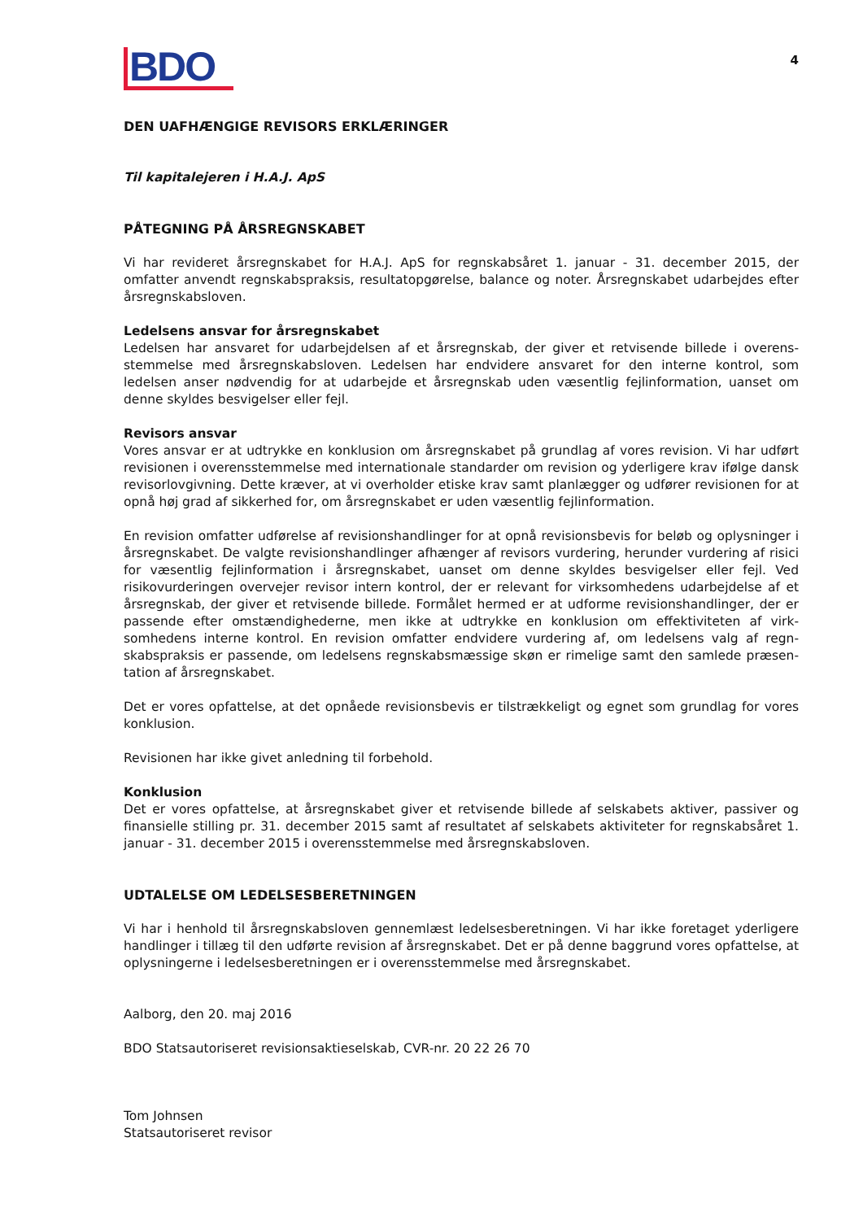BDO
4
DEN UAFHÆNGIGE REVISORS ERKLÆRINGER
Til kapitalejeren i H.A.J. ApS
PÅTEGNING PÅ ÅRSREGNSKABET
Vi har revideret årsregnskabet for H.A.J. ApS for regnskabsåret 1. januar - 31. december 2015, der omfatter anvendt regnskabspraksis, resultatopgørelse, balance og noter. Årsregnskabet udarbejdes efter årsregnskabsloven.
Ledelsens ansvar for årsregnskabet
Ledelsen har ansvaret for udarbejdelsen af et årsregnskab, der giver et retvisende billede i overens­stemmelse med årsregnskabsloven. Ledelsen har endvidere ansvaret for den interne kontrol, som ledelsen anser nødvendig for at udarbejde et årsregnskab uden væsentlig fejlinformation, uanset om denne skyldes besvigelser eller fejl.
Revisors ansvar
Vores ansvar er at udtrykke en konklusion om årsregnskabet på grundlag af vores revision. Vi har udført revisionen i overensstemmelse med internationale standarder om revision og yderligere krav ifølge dansk revisorlovgivning. Dette kræver, at vi overholder etiske krav samt planlægger og udfører revisionen for at opnå høj grad af sikkerhed for, om årsregnskabet er uden væsentlig fejlinformation.
En revision omfatter udførelse af revisionshandlinger for at opnå revisionsbevis for beløb og oplysninger i årsregnskabet. De valgte revisionshandlinger afhænger af revisors vurdering, herunder vurdering af risici for væsentlig fejlinformation i årsregnskabet, uanset om denne skyldes besvigelser eller fejl. Ved risikovurderingen overvejer revisor intern kontrol, der er relevant for virksomhedens udarbejdelse af et årsregnskab, der giver et retvisende billede. Formålet hermed er at udforme revisionshandlinger, der er passende efter omstændighederne, men ikke at udtrykke en konklusion om effektiviteten af virk­somhedens interne kontrol. En revision omfatter endvidere vurdering af, om ledelsens valg af regn­skabspraksis er passende, om ledelsens regnskabsmæssige skøn er rimelige samt den samlede præsen­tation af årsregnskabet.
Det er vores opfattelse, at det opnåede revisionsbevis er tilstrækkeligt og egnet som grundlag for vores konklusion.
Revisionen har ikke givet anledning til forbehold.
Konklusion
Det er vores opfattelse, at årsregnskabet giver et retvisende billede af selskabets aktiver, passiver og finansielle stilling pr. 31. december 2015 samt af resultatet af selskabets aktiviteter for regnskabsåret 1. januar - 31. december 2015 i overensstemmelse med årsregnskabsloven.
UDTALELSE OM LEDELSESBERETNINGEN
Vi har i henhold til årsregnskabsloven gennemlæst ledelsesberetningen. Vi har ikke foretaget yderligere handlinger i tillæg til den udførte revision af årsregnskabet. Det er på denne baggrund vores opfattelse, at oplysningerne i ledelsesberetningen er i overensstemmelse med årsregnskabet.
Aalborg, den 20. maj 2016
BDO Statsautoriseret revisionsaktieselskab, CVR-nr. 20 22 26 70
Tom Johnsen
Statsautoriseret revisor